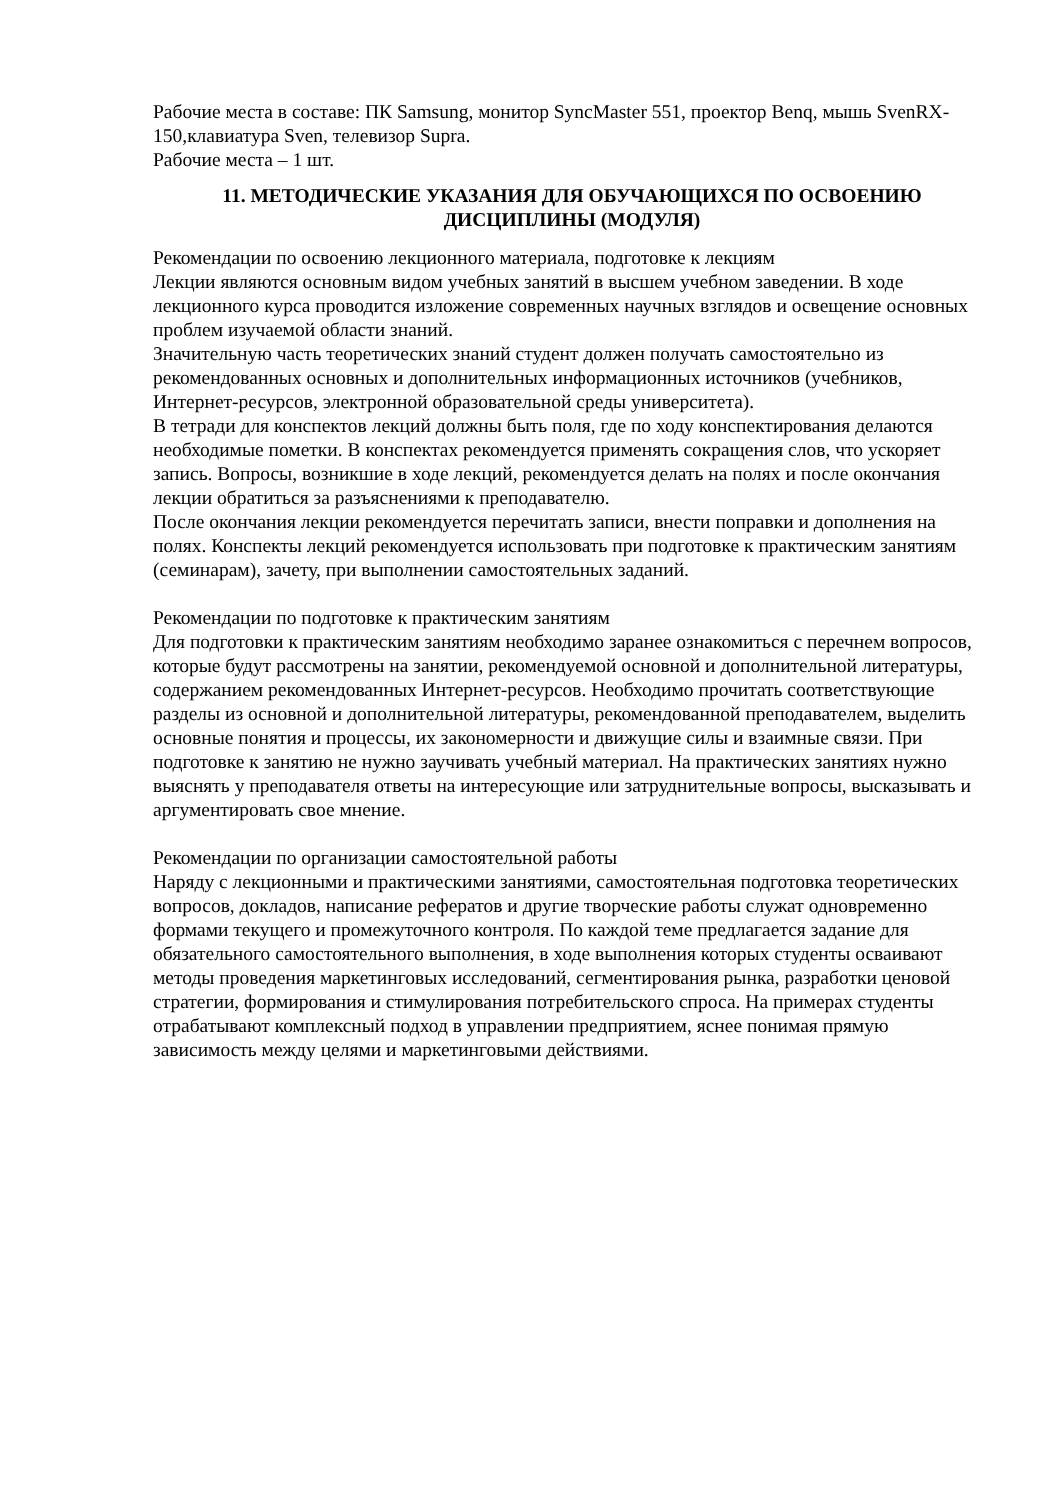Рабочие места в составе: ПК Samsung, монитор SyncMaster 551, проектор Benq, мышь SvenRX-150,клавиатура Sven, телевизор Supra.
Рабочие места – 1 шт.
11. МЕТОДИЧЕСКИЕ УКАЗАНИЯ ДЛЯ ОБУЧАЮЩИХСЯ ПО ОСВОЕНИЮ ДИСЦИПЛИНЫ (МОДУЛЯ)
Рекомендации по освоению лекционного материала, подготовке к лекциям
Лекции являются основным видом учебных занятий в высшем учебном заведении. В ходе лекционного курса проводится изложение современных научных взглядов и освещение основных проблем изучаемой области знаний.
Значительную часть теоретических знаний студент должен получать самостоятельно из рекомендованных основных и дополнительных информационных источников (учебников, Интернет-ресурсов, электронной образовательной среды университета).
В тетради для конспектов лекций должны быть поля, где по ходу конспектирования делаются необходимые пометки. В конспектах рекомендуется применять сокращения слов, что ускоряет запись. Вопросы, возникшие в ходе лекций, рекомендуется делать на полях и после окончания лекции обратиться за разъяснениями к преподавателю.
После окончания лекции рекомендуется перечитать записи, внести поправки и дополнения на полях. Конспекты лекций рекомендуется использовать при подготовке к практическим занятиям (семинарам), зачету, при выполнении самостоятельных заданий.
Рекомендации по подготовке к практическим занятиям
Для подготовки к практическим занятиям необходимо заранее ознакомиться с перечнем вопросов, которые будут рассмотрены на занятии, рекомендуемой основной и дополнительной литературы, содержанием рекомендованных Интернет-ресурсов. Необходимо прочитать соответствующие разделы из основной и дополнительной литературы, рекомендованной преподавателем, выделить основные понятия и процессы, их закономерности и движущие силы и взаимные связи. При подготовке к занятию не нужно заучивать учебный материал. На практических занятиях нужно выяснять у преподавателя ответы на интересующие или затруднительные вопросы, высказывать и аргументировать свое мнение.
Рекомендации по организации самостоятельной работы
Наряду с лекционными и практическими занятиями, самостоятельная подготовка теоретических вопросов, докладов, написание рефератов и другие творческие работы служат одновременно формами текущего и промежуточного контроля. По каждой теме предлагается задание для обязательного самостоятельного выполнения, в ходе выполнения которых студенты осваивают методы проведения маркетинговых исследований, сегментирования рынка, разработки ценовой стратегии, формирования и стимулирования потребительского спроса. На примерах студенты отрабатывают комплексный подход в управлении предприятием, яснее понимая прямую зависимость между целями и маркетинговыми действиями.